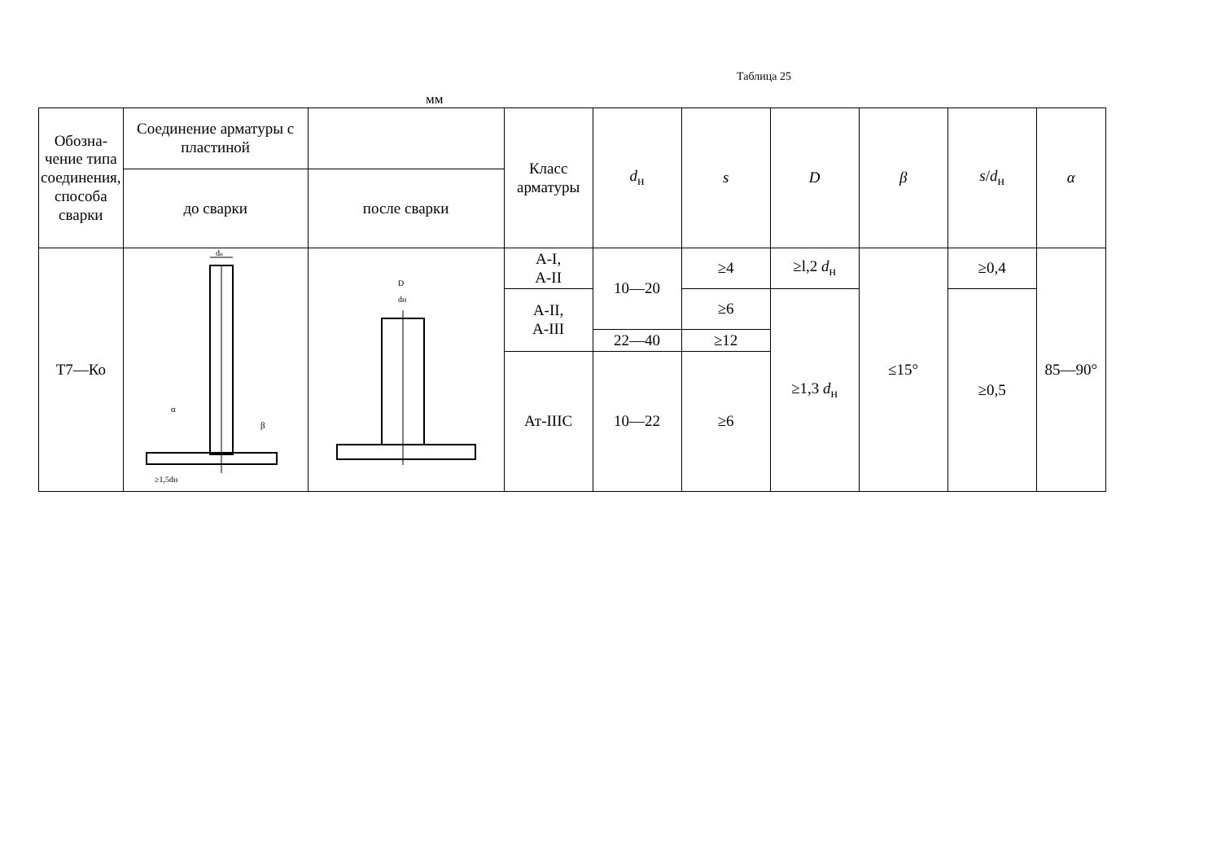Таблица 25
мм
| Обозна-чение типа соединения, способа сварки | Соединение арматуры с пластиной | | Класс арматуры | d<sub>н</sub> | s | D | β | s / d<sub>н</sub> | α |
| --- | --- | --- | --- | --- | --- | --- | --- | --- | --- |
| | до сварки | после сварки | | | | | | | |
| Т7—Ко | d н α β ≥1,5dн | D dн | А-I, А-II | 10—20 | ≥4 | ≥l,2 d<sub>н</sub> | ≤15° | ≥0,4 | 85—90° |
| | | | А-II, А-III | | ≥6 | ≥1,3 d<sub>н</sub> | | ≥0,5 | |
| | | | | 22—40 | ≥12 | | | | |
| | | | Ат-IIIС | 10—22 | ≥6 | | | | |